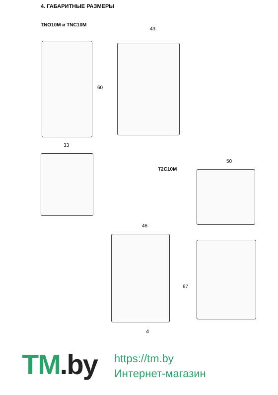4. ГАБАРИТНЫЕ РАЗМЕРЫ
TNO10M и TNC10M
60
43
33
T2C10M
50
46
67
4
TM.by
https://tm.by
Интернет-магазин